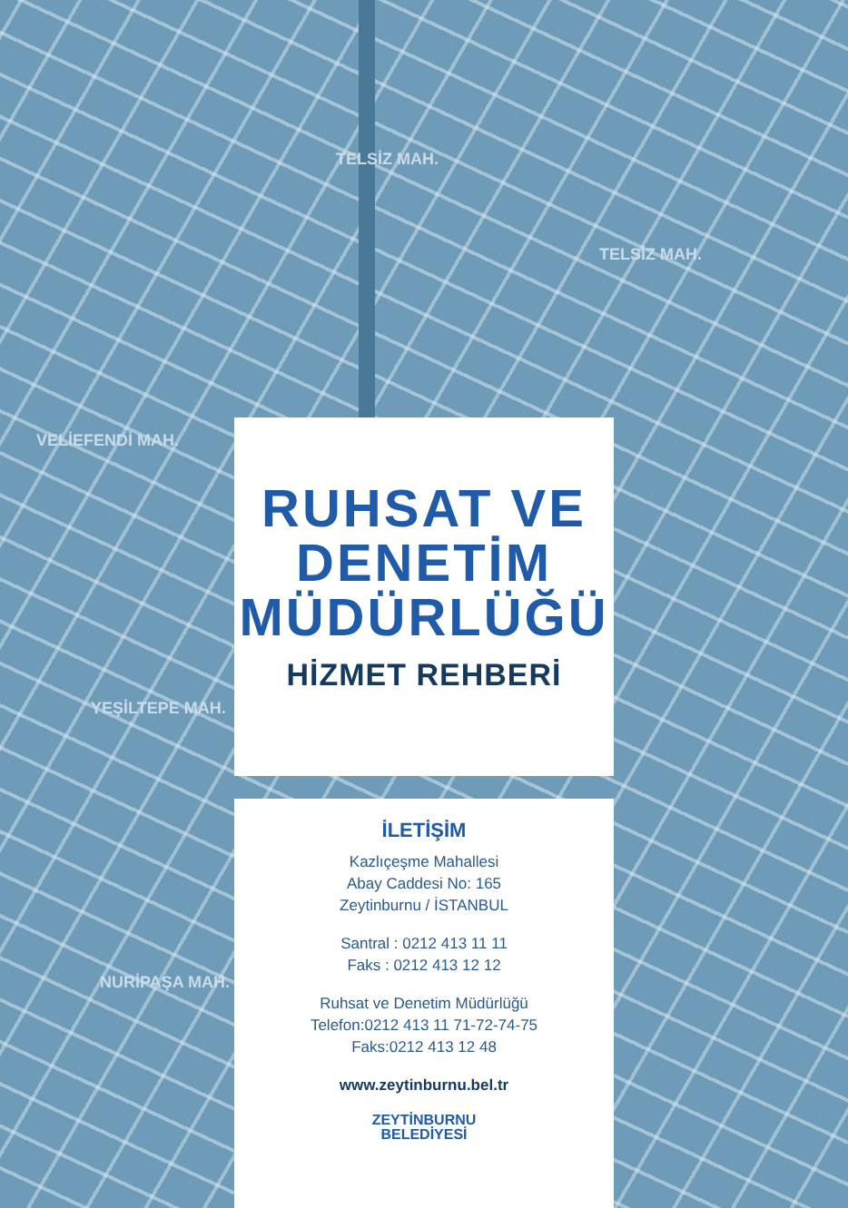TELSİZ MAH.
TELSİZ MAH.
VELİEFENDİ MAH.
YEŞİLTEPE MAH.
NURİPAŞA MAH.
RUHSAT VE
DENETİM
MÜDÜRLÜĞÜ
HİZMET REHBERİ
İLETİŞİM
Kazlıçeşme Mahallesi
Abay Caddesi No: 165
Zeytinburnu / İSTANBUL
Santral : 0212 413 11 11
Faks : 0212 413 12 12
Ruhsat ve Denetim Müdürlüğü
Telefon:0212 413 11 71-72-74-75
Faks:0212 413 12 48
www.zeytinburnu.bel.tr
ZEYTİNBURNU
BELEDİYESİ